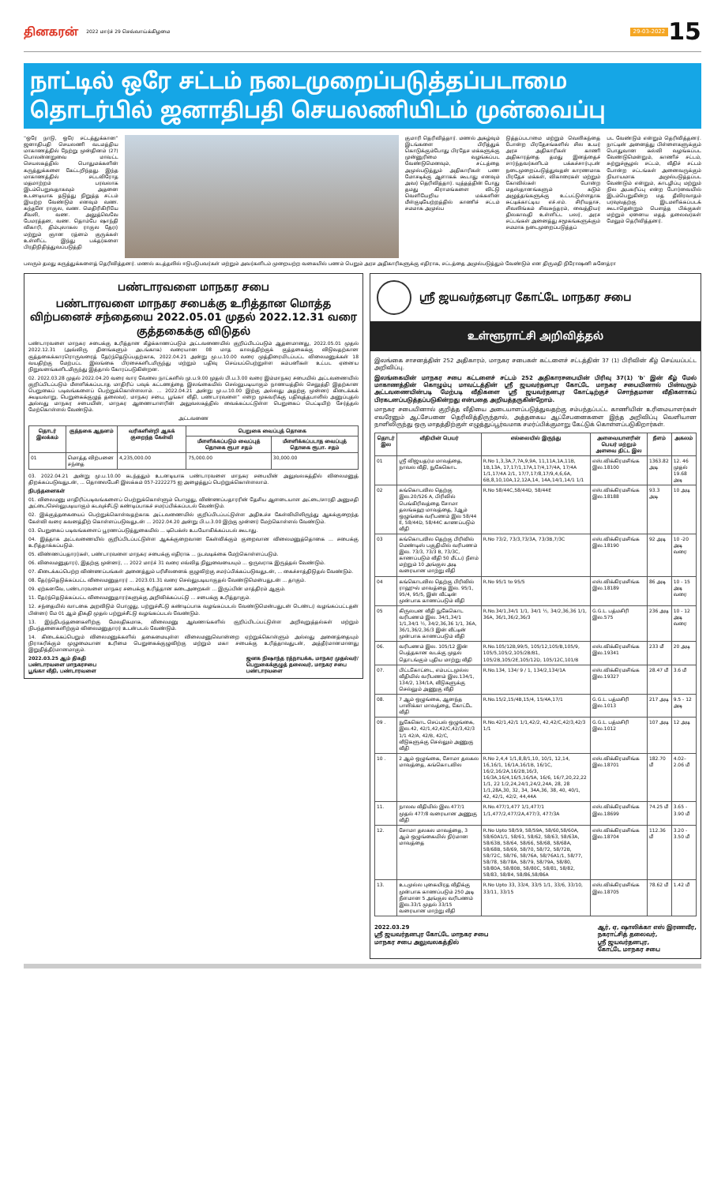தினகரன் 2022 மார்ச் 29 செவ்வாய்க்கிழமை 29-03-2022 15
நாட்டில் ஒரே சட்டம் நடைமுறைப்படுத்தப்படாமை தொடர்பில் ஜனாதிபதி செயலணியிடம் முன்வைப்பு
“ஒரே நாடு, ஒரே சட்டத்துக்கான” ஜனாதிபதி செயலணி வடமத்திய மாகாணத்தில் நேற்று முன்தினம் (27) பொலன்னறுவை மாவட்ட செயலகத்தில் பொதுமக்களின் கருத்துக்களை கேட்டறிந்தது. இந்த மாகாணத்தில் சட்டவிரோத மதமாற்றம் பரவலாக இடம்பெறுவதாகவும் அதனை உடனடியாக தடுத்து நிறுத்த சட்டம் இயற்ற வேண்டும் எனவும் வண. கந்தளே ராகுல, வண. மெதிரிகிரியே சீவலி, வண. அலுத்வெவே பேமரத்தன, வண. தொம்பே ஷாந்தி விகாரி, திம்புலாகல ராகுல தேரர் மற்றும் ஞான ரத்னம் குருக்கள் உள்ளிட்ட இந்து பக்தர்களை பிரதிநிதித்துவப்படுத்தி
குமாரி தெரிவித்தார். மணல் அகழ்வும் இடங்களை பிரித்துக் கொடுக்கும்போது பிரதேச மக்களுக்கு முன்னுரிமை வழங்கப்பட வேண்டுமெனவும், சட்டத்தை அமுல்படுத்தும் அதிகாரிகள் பண மோசடிக்கு ஆளாகக் கூடாது எனவும் அவர் தெரிவித்தார். யுத்தத்தின் போது தமது கிராமங்களை விட்டு வெளியேறிய மக்களின் மீள்குடியேற்றத்தில் காணிச் சட்டம் சமமாக அமுல்ப
டுத்தப்படாமை மற்றும் வெலிகந்தை போன்ற பிரதேசங்களில் சில உயர் அரச அதிகாரிகள் காணி அதிகாரத்தை தமது இனத்தைச் சார்ந்தவர்களிடம் பக்கச்சார்புடன் நடைமுறைப்படுத்துவதன் காரணமாக பிரதேச மக்கள், விகாரைகள் மற்றும் கோவில்கள் போன்ற மதஸ்தானங்களும் கடும் அழுத்தங்களுக்கு உட்பட்டுள்ளதாக சுட்டிக்காட்டிய எச்.எம். சிரியதாச, சிவலிங்கம் சிவசுந்தரம், வைத்தியர் திலகாவதி உள்ளிட்ட பலர், அரச சட்டங்கள் அனைத்து சமூகங்களுக்கும் சமமாக நடைமுறைப்படுத்தப்
பட வேண்டும் என்றும் தெரிவித்தனர். நாட்டின் அனைத்து பிள்ளைகளுக்கும் பொதுவான கல்வி வழங்கப்பட வேண்டுமென்றும், காணிச் சட்டம், சுற்றுச்சூழல் சட்டம், வீதிச் சட்டம் போன்ற சட்டங்கள் அனைவருக்கும் நியாயமாக அமுல்படுத்தப்பட வேண்டும் என்றும், காடழிப்பு மற்றும் நில அபகரிப்பு என்ற போர்வையில் இடம்பெறுகின்ற மத தீவிரவாதம் பரவுவதற்கு இடமளிக்கப்படக் கூடாதென்றும் பௌத்த பிக்குகள் மற்றும் ஏனைய மதத் தலைவர்கள் மேலும் தெரிவித்தனர்.
பலரும் தமது கருத்துக்களைத் தெரிவித்தனர். மணல் கடத்தலில் ஈடுபடுபவர்கள் மற்றும் அவர்களிடம் முறையற்ற வகையில் பணம் பெறும் அரச அதிகாரிகளுக்கு எதிராக, சட்டத்தை அமுல்படுத்தும் வேண்டும் என திருமதி நிரோஷனி சுனேத்ரா
பண்டாரவளை மாநகர சபை
பண்டாரவளை மாநகர சபைக்கு உரித்தான மொத்த விற்பனைச் சந்தையை 2022.05.01 முதல் 2022.12.31 வரை குத்தகைக்கு விடுதல்
பண்டாரவளை மாநகர சபைக்கு உரித்தான கீழ்க்காணப்படும் அட்டவணையில் குறிப்பிடப்படும் ஆதனமானது, 2022.05.01 முதல் 2022.12.31 (அவ்விரு தினங்களும் அடங்காக) வரையான 08 மாத காலத்திற்குக் குத்தகைக்கு விடுவதற்கான குத்தகைக்காரரொருவரைத் தேர்ந்தெடுப்பதற்காக, 2022.04.21 அன்று மு.ப.10.00 வரை முத்திரையிடப்பட்ட விலைமனுக்கள் 18 வயதிற்கு மேற்பட்ட இலங்கை பிரசைகளிடமிருந்து மற்றும் பதிவு செய்யப்பெற்றுள்ள கம்பனிகள் உட்பட ஏனைய நிறுவனங்களிடமிருந்து இத்தால் கோரப்படுகின்றன.
02. 2022.03.28 முதல் 2022.04.20 வரை வார வேலை நாட்களில் மு.ப.9.00 முதல் பி.ப.3.00 வரை இம்மாநகர சபையில் அட்டவணையில் குறிப்பிடப்படும் மீளளிக்கப்படாத மாதிரிப் பவுக் கட்டணத்தை இலங்கையில் செல்லுபடியாகும் நாணயத்தில் செலுத்தி இதற்கான பெறுகைப் படிவங்களைப் பெற்றுக்கொள்ளலாம். ... 2022.04.21 அன்று மு.ப.10.00 இற்கு அல்லது அதற்கு முன்னர் கிடைக்கக் கூடியவாறு, பெறுகைக்குழுத் தலைவர், மாநகர சபை, பூங்கா வீதி, பண்டாரவளை” என்ற முகவரிக்கு பதிவுத்தபாலில் அனுப்புதல் அல்லது மாநகர சபையின், மாநகர ஆணையாளரின் அலுவலகத்தில் வைக்கப்பட்டுள்ள பெறுகைப் பெட்டியிற் சேர்த்தல் மேற்கொள்ளல் வேண்டும்.
அட்டவணை
| தொடர் இலக்கம் | குத்தகை ஆதனம் | வரிகளின்றி ஆகக் குறைந்த கேள்வி | பெறுகை வைப்புத் தொகை | |
| --- | --- | --- | --- | --- |
| | | | மீளளிக்கப்படும் வைப்புத் தொகை ரூபா சதம் | மீளளிக்கப்படாத வைப்புத் தொகை ரூபா. சதம் |
| 01 | மொத்த விற்பனை சந்தை | 4,235,000.00 | 75,000.00 | 30,000.00 |
03. 2022.04.21 அன்று மு.ப.10.00 கடந்ததும் உடனடியாக பண்டாரவளை மாநகர சபையின் அலுவலகத்தில் விலைமனுத் திறக்கப்படுவதுடன், ... தொலைபேசி இலக்கம் 057-2222275 ஐ அழைத்துப் பெற்றுக்கொள்ளலாம்.
நிபந்தனைகள்
01. விலைமனு மாதிரிப்படிவங்களைப் பெற்றுக்கொள்ளும் பொழுது, விண்ணப்பதாரரின் தேசிய ஆளடையாள அட்டை/சாரதி அனுமதி அட்டை/செல்லுபடியாகும் கடவுச்சீட்டு கண்டிப்பாகச் சமர்ப்பிக்கப்படல் வேண்டும்.
02. இக்குத்தகையைப் பெற்றுக்கொள்வதற்காக அட்டவணையில் குறிப்பிடப்பட்டுள்ள அதிஉச்ச கேள்வியிலிருந்து ஆகக்குறைந்த கேள்வி வரை கவனத்திற் கொள்ளப்படுவதுடன் ... 2022.04.20 அன்று பி.ப.3.00 இற்கு முன்னர் மேற்கொள்ளல் வேண்டும்.
03. பெறுகைப் படிவங்களைப் பூரணப்படுத்துகையில் ... டிபெக்ஸ் உபயோகிக்கப்படல் கூடாது.
04. இத்தாக அட்டவணையில் குறிப்பிடப்பட்டுள்ள ஆகக்குறைவான கேள்விக்கும் குறைவான விலைமனுத்தொகை ... சபைக்கு உரித்தாக்கப்படும்.
05. விண்ணப்பதாரர்கள், பண்டாரவளை மாநகர சபைக்கு எதிராக ... நடவடிக்கை மேற்கொள்ளப்படும்.
06. விலைமனுதாரர், இதற்கு முன்னர், ... 2022 மார்ச் 31 வரை எவ்வித நிலுவையையும் ... ஒருவராக இருத்தல் வேண்டும்.
07. கிடைக்கப்பெற்ற விண்ணப்பங்கள் அனைத்தும் பரிசீலனைக் குழுவிற்கு சமர்ப்பிக்கப்படுவதுடன், ... கைச்சாத்திடுதல் வேண்டும்.
08. தேர்ந்தெடுக்கப்பட்ட விலைமனுதாரர் ... 2023.01.31 வரை செல்லுபடியாகுதல் வேண்டுமென்பதுடன் ... தாகும்.
09. ஏற்கனவே, பண்டாரவளை மாநகர சபைக்கு உரித்தான கடைஅறைகள் ... இருப்பின் மாத்திரம் ஆகும்.
11. தேர்ந்தெடுக்கப்பட்ட விலைமனுதாரர்களுக்கு அறிவிக்கப்பட்டு ... சபைக்கு உரித்தாகும்.
12. சந்தையில் வாடகை அறவிடும் பொழுது, பற்றுச்சீட்டு கண்டிப்பாக வழங்கப்படல் வேண்டுமென்பதுடன் டெண்டர் வழங்கப்பட்டதன் பின்னர் மே 01 ஆம் திகதி முதல் பற்றுச்சீட்டு வழங்கப்படல் வேண்டும்.
13. இந்நிபந்தனைகளிற்கு மேலதிகமாக, விலைமனு ஆவணங்களில் குறிப்பிடப்பட்டுள்ள அறிவுறுத்தல்கள் மற்றும் நிபந்தனைகளிற்கும் விலைமனுதாரர் உடன்படல் வேண்டும்.
14. கிடைக்கப்பெறும் விலைமனுக்களில் தகைமையுள்ள விலைமனுவொன்றை ஏற்றுக்கொள்ளும் அல்லது அனைத்தையும் நிராகரிக்கும் முழுமையான உரிமை பெறுகைக்குழுவிற்கு மற்றும் மகா சபைக்கு உரித்தாவதுடன், அத்தீர்மானமானது இறுதித்தீர்மானமாகும்.
2022.03.25 ஆம் திகதி
பண்டாரவளை மாநகரசபை
பூங்கா வீதி, பண்டாரவளை ஜனக நிஷாந்த ரத்நாயக்க, மாநகர முதல்வர்/
பெறுகைக்குழுத் தலைவர், மாநகர சபை
பண்டாரவளை
ஸ்ரீ ஜயவர்தனபுர கோட்டே மாநகர சபை
உள்ளூராட்சி அறிவித்தல்
இலங்கை சாசனத்தின் 252 அதிகாரம், மாநகர சபைகள் கட்டளைச் சட்டத்தின் 37 (1) பிரிவின் கீழ் செய்யப்பட்ட அறிவிப்பு.
இலங்கையின் மாநகர சபை கட்டளைச் சட்டம் 252 அதிகாரசபையின் பிரிவு 37(1) 'b' இன் கீழ் மேல் மாகாணத்தின் கொழும்பு மாவட்டத்தின் ஸ்ரீ ஜயவர்தனபுர கோட்டே மாநகர சபையினால் பின்வரும் அட்டவணையின்படி மேற்படி வீதிகளை ஸ்ரீ ஜயவர்தனபுர கோட்டிற்குச் சொந்தமான வீதிகளாகப் பிரகடனப்படுத்தப்படுகின்றது என்பதை அறியத்தருகின்றோம்.
மாநகர சபையினால் குறித்த வீதியை அடையாளப்படுத்துவதற்கு சம்பந்தப்பட்ட காணியின் உரிமையாளர்கள் எவரேனும் ஆட்சேபனை தெரிவித்திருந்தால், அத்தகைய ஆட்சேபனைகளை இந்த அறிவிப்பு வெளியான நாளிலிருந்து ஒரு மாதத்திற்குள் எழுத்துப்பூர்வமாக சமர்ப்பிக்குமாறு கேட்டுக் கொள்ளப்படுகிறார்கள்.
| தொடர் இல | வீதியின் பெயர் | எல்லையில் இருந்து | அளவையாளரின் பெயர் மற்றும் அளவை திட்ட இல | நீளம் | அகலம் |
| --- | --- | --- | --- | --- | --- |
| 01 | ஸ்ரீ விஜயதர்ம மாவத்தை, நாவல வீதி, நுகேகொட | R.No 1,3,3A,7,7A,9,9A, 11,11A,1A,11B, 1B,13A, 17,17/1,17A,17/4,17/4A, 17/4A 1/1,17/4A 2/1, 17/7,17/8,17/9,4,6,6A, 6B,8,10,10A,12,12A,14, 14A,14/1,14/1 1/1 | எஸ்.விக்கிரமசிங்க இல.18100 | 1363.82 அடி | 12. 46 முதல் 19.68 அடி |
| 02 | கங்கொடவில தெற்கு இல.20/526 A, பிரிவில் பெங்கிரிவத்தை சோமா தலங்கஹ மாவத்தை, 3ஆம் ஒழுங்கை வரிபணம் இல 58/44 E, 58/44D, 58/44C காணப்படும் வீதி | R.No 58/44C,58/44D, 58/44E | எஸ்.விக்கிரமசிங்க இல.18188 | 93.3 அடி | 10 அடி |
| 03 | கங்கொடவில தெற்கு பிரிவில் மெண்டிஸ் பகுதியில் வரிபணம் இல. 73/3, 73/3 B, 73/3C, காணப்படும் வீதி 50 மீட்டர் நீளம் மற்றும் 10 அங்குல அடி வரையான மாற்று வீதி | R.No 73/2, 73/3,73/3A, 73/3B,7/3C | எஸ்.விக்கிரமசிங்க இல.18190 | 92 அடி | 10 -20 அடி வரை |
| 04 | கங்கொடவில தெற்கு பிரிவில் ராஹுல் மாவத்தை இல. 95/1, 95/4, 95/5, இன் வீட்டின் முன்பாக காணப்படும் வீதி | R.No 95/1 to 95/5 | எஸ்.விக்கிரமசிங்க இல.18189 | 86 அடி | 10 - 15 அடி வரை |
| 05 | கிருலபன வீதி நுகேகொட வரிபணம் இல. 34/1,34/1 1/1,34/1 ½, 34/2,36,36 1/1, 36A, 36/1,36/2,36/3 இன் வீட்டின் முன்பாக காணப்படும் வீதி | R.No.34/1,34/1 1/1, 34/1 ½, 34/2,36,36 1/1, 36A, 36/1,36/2,36/3 | G.G.L. பத்மசிரி இல.575 | 236 அடி | 10 - 12 அடி வரை |
| 06. | வரிபணம் இல. 105/12 இன் பெத்தகான வடக்கு முதல் தொடங்கும் புதிய மாற்று வீதி | R.No.105/12B,99/5, 105/12,105/B,105/9, 105/5,105/2,105/2B/B1, 105/2B,105/2E,105/12D, 105/12C,101/B | எஸ்.விக்கிரமசிங்க இல.19341 | 233 மீ | 20 அடி |
| 07. | பிட்டகோட்டை, எம்பட்டமுல்ல வீதியில் வரிபணம் இல.134/1, 134/2, 134/1A, வீடுகளுக்கு செல்லும் அணுகு வீதி | R.No.134, 134/ 9 / 1, 134/2,134/1A | எஸ்.விக்கிரமசிங்க இல.19327 | 28.47 மீ | 3.6 மீ |
| 08. | 7 ஆம் ஒழுங்கை, ஆனந்த பாலிக்கா மாவத்தை, கோட்டே வீதி | R.No.15/2,15/4B,15/4, 15/4A,17/1 | G.G.L. பத்மசிரி இல.1013 | 217 அடி | 9.5 - 12 அடி |
| 09 . | நுகேகொட செப்பல் ஒழுங்கை, இல.42, 42/1,42,42/C,42/3,42/3 1/1 42/A, 42/B, 42/C, வீடுகளுக்கு செல்லும் அணுகு வீதி | R.No.42/1,42/1 1/1,42/2, 42,42/C,42/3,42/3 1/1 | G.G.L. பத்மசிரி இல.1012 | 107 அடி | 12 அடி |
| 10 . | 2 ஆம் ஒழுங்கை, சோமா தலகல மாவத்தை, கங்கொடவில | R.No 2,4,4 1/1,8,8/1,10, 10/1, 12,14, 16,16/1, 16/1A,16/1B, 16/1C, 16/2,16/2A,16/2B,16/3, 16/3A,16/4,16/5,16/5A, 16/6, 16/7,20,22,22 1/1, 22 1/2,24,24/1,24/2,24A, 28, 28 1/1,28A,30, 32, 34, 34A,36, 38, 40, 40/1, 42, 42/1, 42/2, 44,44A | எஸ்.விக்கிரமசிங்க இல.18701 | 182.70 மீ | 4.02– 2.06 மீ |
| 11. | நாலவ வீதியில் இல.477/1 முதல் 477/8 வரையான அணுகு வீதி | R.No.477/1,477 1/1,477/1 1/1,477/2,477/2A,477/3, 477/3A | எஸ்.விக்கிரமசிங்க இல.18699 | 74.25 மீ | 3.65 - 3.90 மீ |
| 12. | சோமா தலகல மாவத்தை, 3 ஆம் ஒழுங்கையில் நிர்மான மாவத்தை | R.No Upto 58/59, 58/59A, 58/60,58/60A, 58/60A1/1, 58/61, 58/62, 58/63, 58/63A, 58/63B, 58/64, 58/66, 58/68, 58/68A, 58/68B, 58/69, 58/70, 58/72, 58/72B, 58/72C, 58/76, 58/76A, 58/76A1/1, 58/77, 58/78, 58/78A, 58/79, 58/79A, 58/80, 58/80A, 58/80B, 58/80C, 58/81, 58/82, 58/83, 58/84, 58/86,58/86A | எஸ்.விக்கிரமசிங்க இல.18704 | 112.36 மீ | 3.20 - 3.50 மீ |
| 13. | உடமுல்ல புகையிரத வீதிக்கு முன்பாக காணப்படும் 250 அடி நீளமான 5 அங்குல வரிபணம் இல.33/1 முதல் 33/15 வரையான மாற்று வீதி | R.No Upto 33, 33/4, 33/5 1/1, 33/6, 33/10, 33/11, 33/15 | எஸ்.விக்கிரமசிங்க இல.18705 | 78.62 மீ | 1.42 மீ |
2022.03.29
ஸ்ரீ ஜயவர்தனபுர கோட்டே மாநகர சபை
மாநகர சபை அலுவலகத்தில்
ஆர், ஏ, ஷாலிக்கா எஸ் இரணவீர,
நகராட்சித் தலைவர்,
ஸ்ரீ ஜயவர்தனபுர,
கோட்டே மாநகர சபை